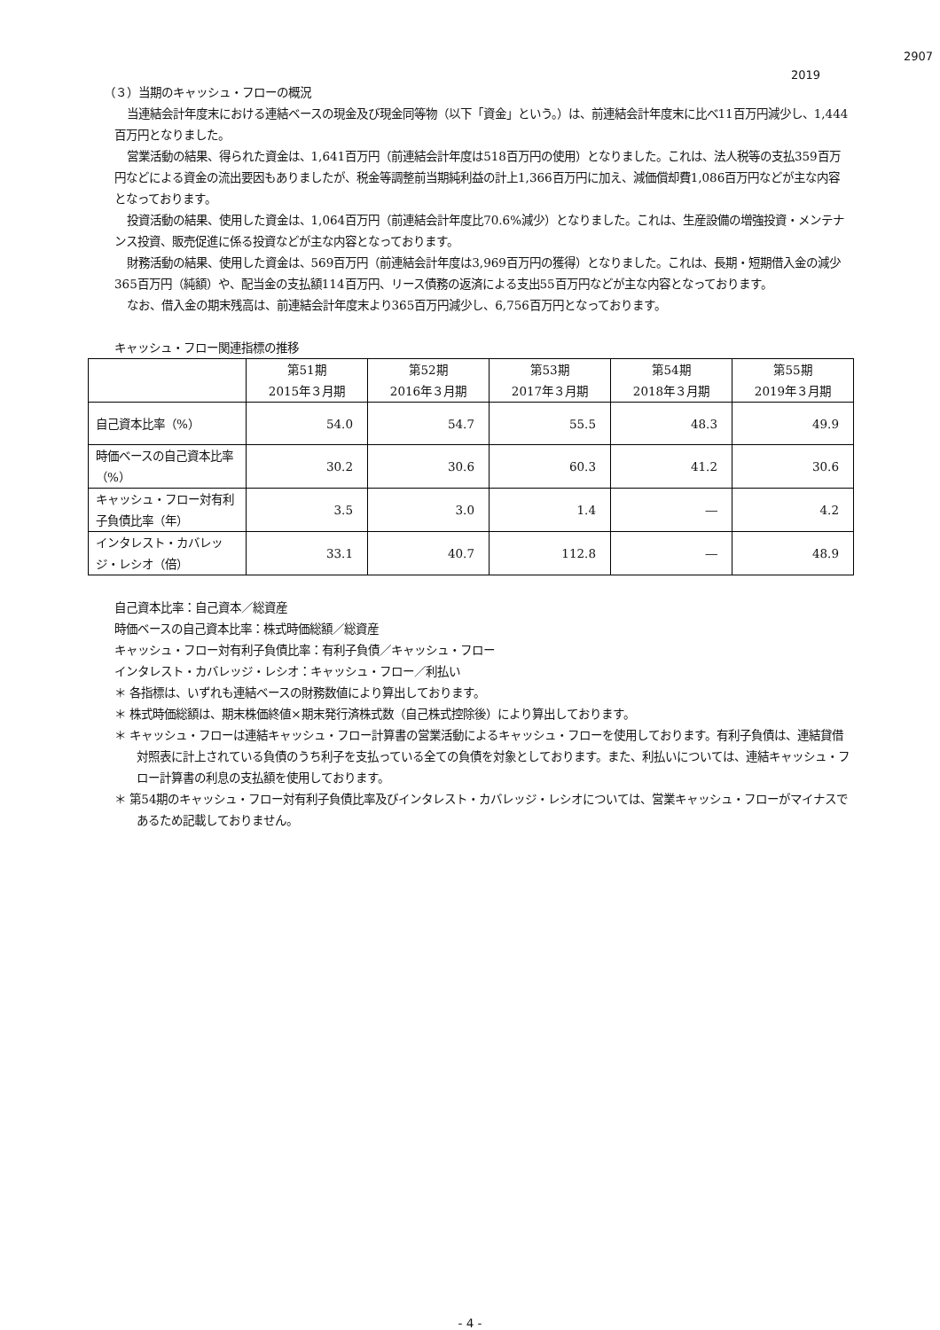2907
2019
（３）当期のキャッシュ・フローの概況
当連結会計年度末における連結ベースの現金及び現金同等物（以下「資金」という。）は、前連結会計年度末に比べ11百万円減少し、1,444百万円となりました。
営業活動の結果、得られた資金は、1,641百万円（前連結会計年度は518百万円の使用）となりました。これは、法人税等の支払359百万円などによる資金の流出要因もありましたが、税金等調整前当期純利益の計上1,366百万円に加え、減価償却費1,086百万円などが主な内容となっております。
投資活動の結果、使用した資金は、1,064百万円（前連結会計年度比70.6%減少）となりました。これは、生産設備の増強投資・メンテナンス投資、販売促進に係る投資などが主な内容となっております。
財務活動の結果、使用した資金は、569百万円（前連結会計年度は3,969百万円の獲得）となりました。これは、長期・短期借入金の減少365百万円（純額）や、配当金の支払額114百万円、リース債務の返済による支出55百万円などが主な内容となっております。
なお、借入金の期末残高は、前連結会計年度末より365百万円減少し、6,756百万円となっております。
キャッシュ・フロー関連指標の推移
| | 第51期 2015年３月期 | 第52期 2016年３月期 | 第53期 2017年３月期 | 第54期 2018年３月期 | 第55期 2019年３月期 |
| --- | --- | --- | --- | --- | --- |
| 自己資本比率（%） | 54.0 | 54.7 | 55.5 | 48.3 | 49.9 |
| 時価ベースの自己資本比率 （%） | 30.2 | 30.6 | 60.3 | 41.2 | 30.6 |
| キャッシュ・フロー対有利 子負債比率（年） | 3.5 | 3.0 | 1.4 | ― | 4.2 |
| インタレスト・カバレッ ジ・レシオ（倍） | 33.1 | 40.7 | 112.8 | ― | 48.9 |
自己資本比率：自己資本／総資産
時価ベースの自己資本比率：株式時価総額／総資産
キャッシュ・フロー対有利子負債比率：有利子負債／キャッシュ・フロー
インタレスト・カバレッジ・レシオ：キャッシュ・フロー／利払い
＊ 各指標は、いずれも連結ベースの財務数値により算出しております。
＊ 株式時価総額は、期末株価終値×期末発行済株式数（自己株式控除後）により算出しております。
＊ キャッシュ・フローは連結キャッシュ・フロー計算書の営業活動によるキャッシュ・フローを使用しております。有利子負債は、連結貸借対照表に計上されている負債のうち利子を支払っている全ての負債を対象としております。また、利払いについては、連結キャッシュ・フロー計算書の利息の支払額を使用しております。
＊ 第54期のキャッシュ・フロー対有利子負債比率及びインタレスト・カバレッジ・レシオについては、営業キャッシュ・フローがマイナスであるため記載しておりません。
- 4 -